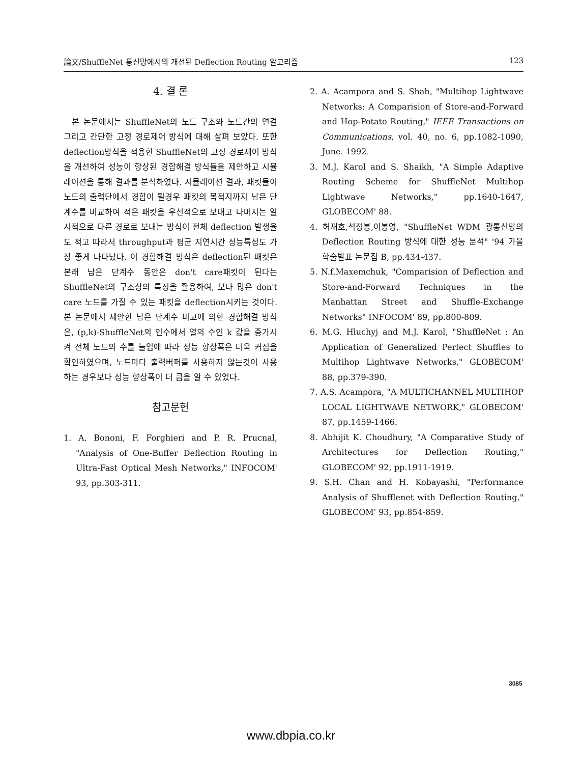論文/ShuffleNet 통신망에서의 개선된 Deflection Routing 알고리즘 123
4. 결 론
본 논문에서는 ShuffleNet의 노드 구조와 노드간의 연결 그리고 간단한 고정 경로제어 방식에 대해 살펴 보았다. 또한 deflection방식을 적용한 ShuffleNet의 고정 경로제어 방식을 개선하여 성능이 향상된 경합해결 방식들을 제안하고 시뮬레이션을 통해 결과를 분석하였다. 시뮬레이션 결과, 패킷들이 노드의 출력단에서 경합이 될경우 패킷의 목적지까지 남은 단계수를 비교하여 적은 패킷을 우선적으로 보내고 나머지는 일시적으로 다른 경로로 보내는 방식이 전체 deflection 발생율도 적고 따라서 throughput과 평균 지연시간 성능특성도 가장 좋게 나타났다. 이 경합해결 방식은 deflection된 패킷은 본래 남은 단계수 동안은 don't care패킷이 된다는 ShuffleNet의 구조상의 특징을 활용하여, 보다 많은 don't care 노드를 가질 수 있는 패킷을 deflection시키는 것이다. 본 논문에서 제안한 남은 단계수 비교에 의한 경합해결 방식은, (p,k)-ShuffleNet의 인수에서 열의 수인 k 값을 증가시켜 전체 노드의 수를 늘임에 따라 성능 향상폭은 더욱 커짐을 확인하였으며, 노드마다 출력버퍼를 사용하지 않는것이 사용하는 경우보다 성능 향상폭이 더 큼을 알 수 있었다.
참고문헌
1. A. Bononi, F. Forghieri and P. R. Prucnal, "Analysis of One-Buffer Deflection Routing in Ultra-Fast Optical Mesh Networks," INFOCOM' 93, pp.303-311.
2. A. Acampora and S. Shah, "Multihop Lightwave Networks: A Comparision of Store-and-Forward and Hop-Potato Routing," IEEE Transactions on Communications, vol. 40, no. 6, pp.1082-1090, June. 1992.
3. M.J. Karol and S. Shaikh, "A Simple Adaptive Routing Scheme for ShuffleNet Multihop Lightwave Networks," pp.1640-1647, GLOBECOM' 88.
4. 허재호,석정봉,이봉영, "ShuffleNet WDM 광통신망의 Deflection Routing 방식에 대한 성능 분석" '94 가을 학술발표 논문집 B, pp.434-437.
5. N.f.Maxemchuk, "Comparision of Deflection and Store-and-Forward Techniques in the Manhattan Street and Shuffle-Exchange Networks" INFOCOM' 89, pp.800-809.
6. M.G. Hluchyj and M.J. Karol, "ShuffleNet : An Application of Generalized Perfect Shuffles to Multihop Lightwave Networks," GLOBECOM' 88, pp.379-390.
7. A.S. Acampora, "A MULTICHANNEL MULTIHOP LOCAL LIGHTWAVE NETWORK," GLOBECOM' 87, pp.1459-1466.
8. Abhijit K. Choudhury, "A Comparative Study of Architectures for Deflection Routing," GLOBECOM' 92, pp.1911-1919.
9. S.H. Chan and H. Kobayashi, "Performance Analysis of Shufflenet with Deflection Routing," GLOBECOM' 93, pp.854-859.
3085
www.dbpia.co.kr